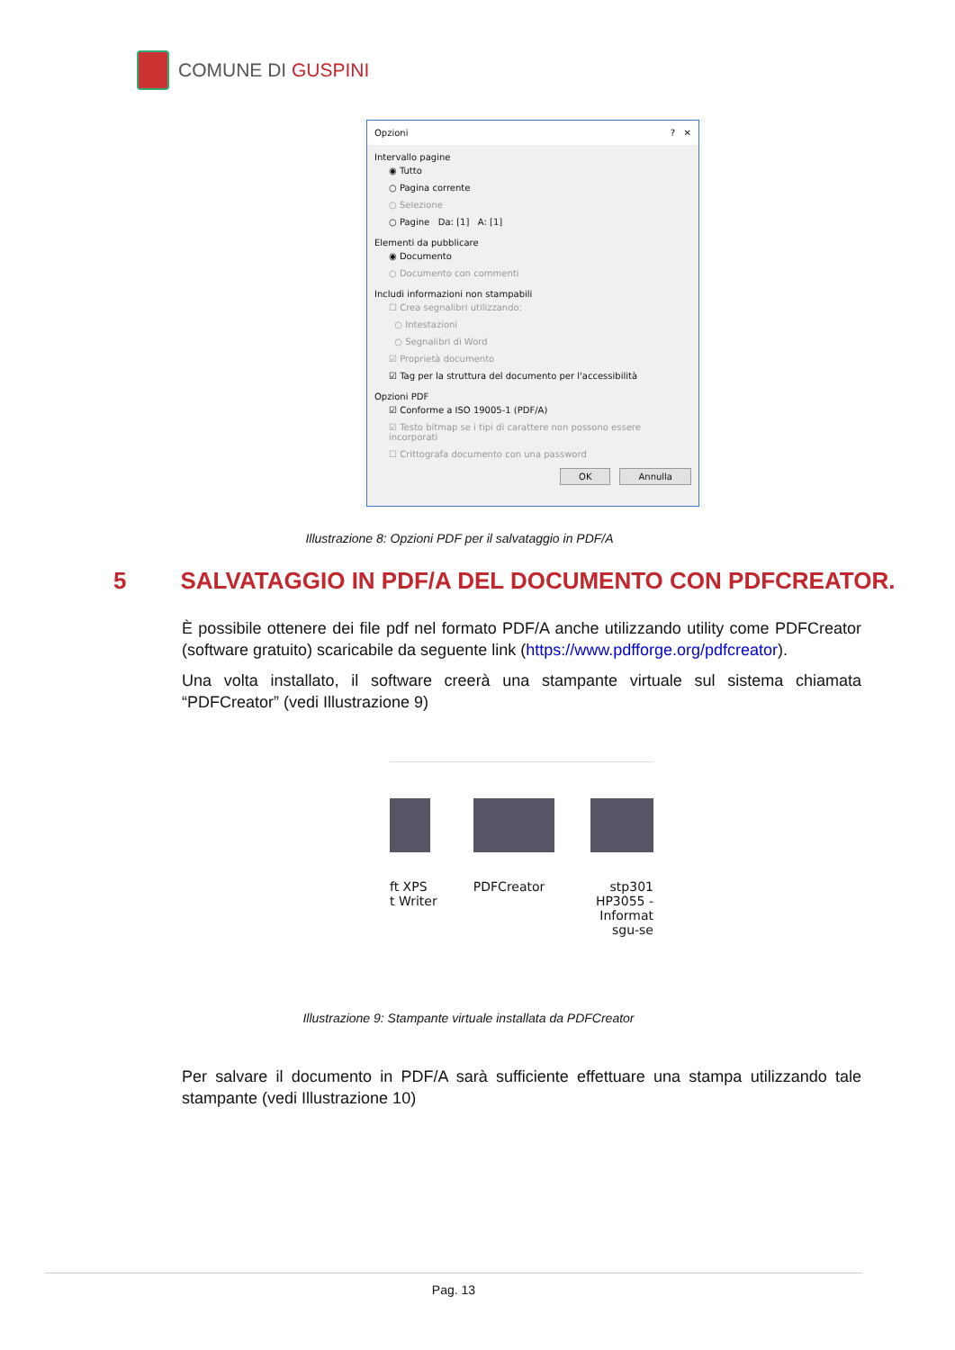COMUNE DI GUSPINI
Opzioni? ✕
Intervallo pagine
◉ Tutto
○ Pagina corrente
○ Selezione
○ Pagine Da: [1] A: [1]
Elementi da pubblicare
◉ Documento
○ Documento con commenti
Includi informazioni non stampabili
☐ Crea segnalibri utilizzando:
○ Intestazioni
○ Segnalibri di Word
☑ Proprietà documento
☑ Tag per la struttura del documento per l'accessibilità
Opzioni PDF
☑ Conforme a ISO 19005-1 (PDF/A)
☑ Testo bitmap se i tipi di carattere non possono essere incorporati
☐ Crittografa documento con una password
OK Annulla
Illustrazione 8: Opzioni PDF per il salvataggio in PDF/A
5 SALVATAGGIO IN PDF/A DEL DOCUMENTO CON PDFCREATOR.
È possibile ottenere dei file pdf nel formato PDF/A anche utilizzando utility come PDFCreator (software gratuito) scaricabile da seguente link (https://www.pdfforge.org/pdfcreator).
Una volta installato, il software creerà una stampante virtuale sul sistema chiamata “PDFCreator” (vedi Illustrazione 9)
ft XPS
t Writer
PDFCreator stp301
HP3055 -
Informat
sgu-se
Illustrazione 9: Stampante virtuale installata da PDFCreator
Per salvare il documento in PDF/A sarà sufficiente effettuare una stampa utilizzando tale stampante (vedi Illustrazione 10)
Pag. 13